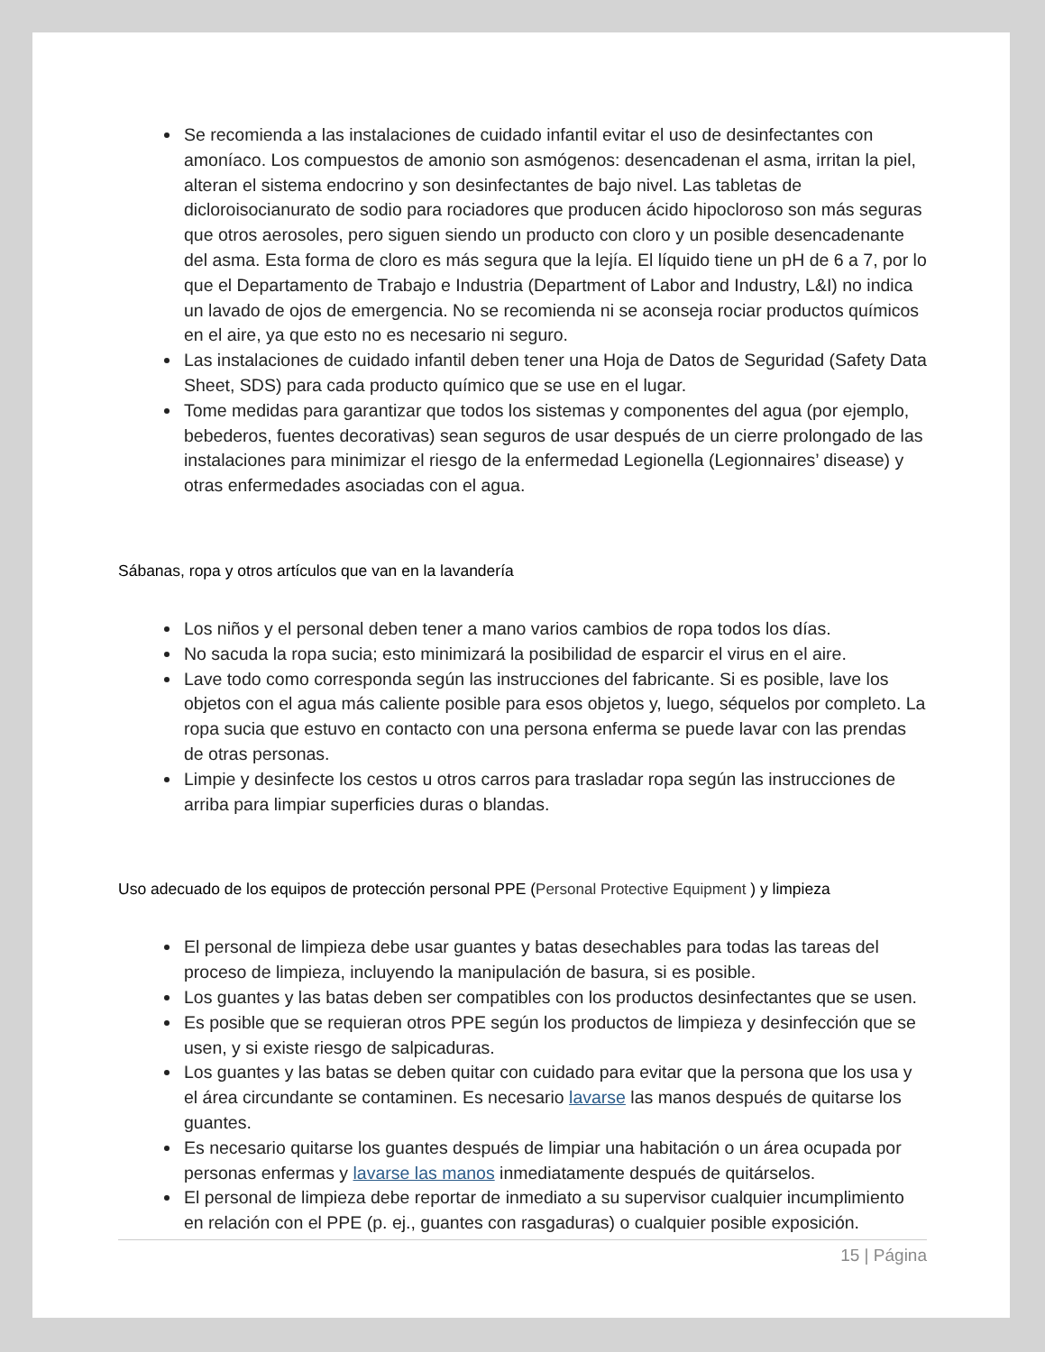Se recomienda a las instalaciones de cuidado infantil evitar el uso de desinfectantes con amoníaco. Los compuestos de amonio son asmógenos: desencadenan el asma, irritan la piel, alteran el sistema endocrino y son desinfectantes de bajo nivel. Las tabletas de dicloroisocianurato de sodio para rociadores que producen ácido hipocloroso son más seguras que otros aerosoles, pero siguen siendo un producto con cloro y un posible desencadenante del asma. Esta forma de cloro es más segura que la lejía. El líquido tiene un pH de 6 a 7, por lo que el Departamento de Trabajo e Industria (Department of Labor and Industry, L&I) no indica un lavado de ojos de emergencia. No se recomienda ni se aconseja rociar productos químicos en el aire, ya que esto no es necesario ni seguro.
Las instalaciones de cuidado infantil deben tener una Hoja de Datos de Seguridad (Safety Data Sheet, SDS) para cada producto químico que se use en el lugar.
Tome medidas para garantizar que todos los sistemas y componentes del agua (por ejemplo, bebederos, fuentes decorativas) sean seguros de usar después de un cierre prolongado de las instalaciones para minimizar el riesgo de la enfermedad Legionella (Legionnaires’ disease) y otras enfermedades asociadas con el agua.
Sábanas, ropa y otros artículos que van en la lavandería
Los niños y el personal deben tener a mano varios cambios de ropa todos los días.
No sacuda la ropa sucia; esto minimizará la posibilidad de esparcir el virus en el aire.
Lave todo como corresponda según las instrucciones del fabricante. Si es posible, lave los objetos con el agua más caliente posible para esos objetos y, luego, séquelos por completo. La ropa sucia que estuvo en contacto con una persona enferma se puede lavar con las prendas de otras personas.
Limpie y desinfecte los cestos u otros carros para trasladar ropa según las instrucciones de arriba para limpiar superficies duras o blandas.
Uso adecuado de los equipos de protección personal PPE (Personal Protective Equipment ) y limpieza
El personal de limpieza debe usar guantes y batas desechables para todas las tareas del proceso de limpieza, incluyendo la manipulación de basura, si es posible.
Los guantes y las batas deben ser compatibles con los productos desinfectantes que se usen.
Es posible que se requieran otros PPE según los productos de limpieza y desinfección que se usen, y si existe riesgo de salpicaduras.
Los guantes y las batas se deben quitar con cuidado para evitar que la persona que los usa y el área circundante se contaminen. Es necesario lavarse las manos después de quitarse los guantes.
Es necesario quitarse los guantes después de limpiar una habitación o un área ocupada por personas enfermas y lavarse las manos inmediatamente después de quitárselos.
El personal de limpieza debe reportar de inmediato a su supervisor cualquier incumplimiento en relación con el PPE (p. ej., guantes con rasgaduras) o cualquier posible exposición.
15 | Página